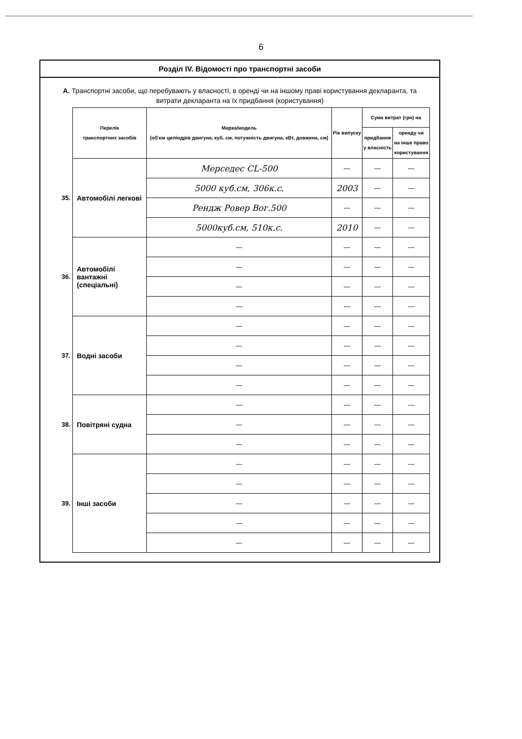6
Розділ IV. Відомості про транспортні засоби
А. Транспортні засоби, що перебувають у власності, в оренді чи на іншому праві користування декларанта, та витрати декларанта на їх придбання (користування)
| | Перелік транспортних засобів | Марка/модель (об'єм циліндрів двигуна, куб. см, потужність двигуна, кВт, довжина, см) | Рік випуску | Сума витрат (грн) на | |
| | | | | придбання у власність | оренду чи на інше право користування |
| 35. | Автомобілі легкові | Мерседес CL-500 | — | — | — |
| | | 5000 куб.см, 306к.с. | 2003 | — | — |
| | | Рендж Ровер Вог.500 | — | — | — |
| | | 5000куб.см, 510к.с. | 2010 | — | — |
| 36. | Автомобілі вантажні (спеціальні) | — | — | — | — |
| | | — | — | — | — |
| | | — | — | — | — |
| | | — | — | — | — |
| 37. | Водні засоби | — | — | — | — |
| | | — | — | — | — |
| | | — | — | — | — |
| | | — | — | — | — |
| 38. | Повітряні судна | — | — | — | — |
| | | — | — | — | — |
| | | — | — | — | — |
| 39. | Інші засоби | — | — | — | — |
| | | — | — | — | — |
| | | — | — | — | — |
| | | — | — | — | — |
| | | — | — | — | — |